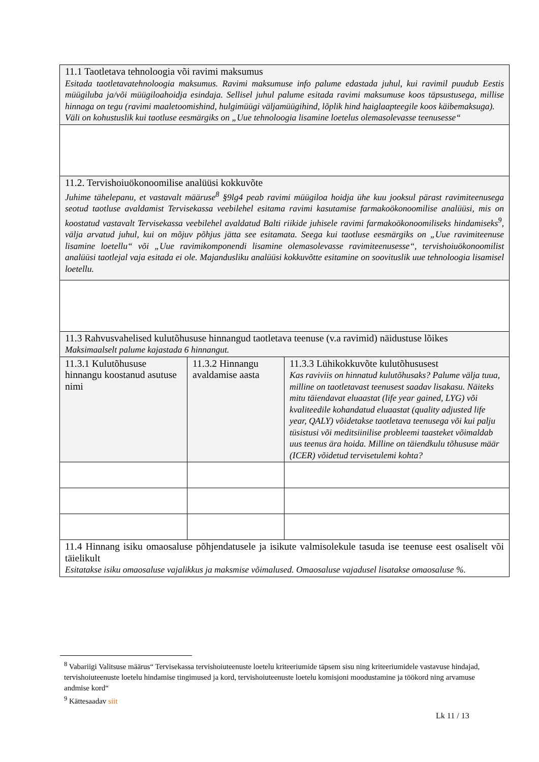| 11.1 Taotletava tehnoloogia või ravimi maksumus Esitada taotletavatehnoloogia maksumus. Ravimi maksumuse info palume edastada juhul, kui ravimil puudub Eestis müügiluba ja/või müügiloahoidja esindaja. Sellisel juhul palume esitada ravimi maksumuse koos täpsustusega, millise hinnaga on tegu (ravimi maaletoomishind, hulgimüügi väljamüügihind, lõplik hind haiglaapteegile koos käibemaksuga). Väli on kohustuslik kui taotluse eesmärgiks on „Uue tehnoloogia lisamine loetelus olemasolevasse teenusesse“ | | |
| 11.2. Tervishoiuökonoomilise analüüsi kokkuvõte Juhime tähelepanu, et vastavalt määruse<sup>8</sup> §9lg4 peab ravimi müügiloa hoidja ühe kuu jooksul pärast ravimiteenusega seotud taotluse avaldamist Tervisekassa veebilehel esitama ravimi kasutamise farmakoökonoomilise analüüsi, mis on koostatud vastavalt Tervisekassa veebilehel avaldatud Balti riikide juhisele ravimi farmakoökonoomiliseks hindamiseks<sup>9</sup>, välja arvatud juhul, kui on mõjuv põhjus jätta see esitamata. Seega kui taotluse eesmärgiks on „Uue ravimiteenuse lisamine loetellu“ või „Uue ravimikomponendi lisamine olemasolevasse ravimiteenusesse“, tervishoiuökonoomilist analüüsi taotlejal vaja esitada ei ole. Majandusliku analüüsi kokkuvõtte esitamine on soovituslik uue tehnoloogia lisamisel loetellu. | | |
| 11.3 Rahvusvahelised kulutõhususe hinnangud taotletava teenuse (v.a ravimid) näidustuse lõikes Maksimaalselt palume kajastada 6 hinnangut. | | |
| 11.3.1 Kulutõhususe hinnangu koostanud asutuse nimi | 11.3.2 Hinnangu avaldamise aasta | 11.3.3 Lühikokkuvõte kulutõhususest Kas raviviis on hinnatud kulutõhusaks? Palume välja tuua, milline on taotletavast teenusest saadav lisakasu. Näiteks mitu täiendavat eluaastat (life year gained, LYG) või kvaliteedile kohandatud eluaastat (quality adjusted life year, QALY) võidetakse taotletava teenusega või kui palju tüsistusi või meditsiinilise probleemi taasteket võimaldab uus teenus ära hoida. Milline on täiendkulu tõhususe määr (ICER) võidetud tervisetulemi kohta? |
| 11.4 Hinnang isiku omaosaluse põhjendatusele ja isikute valmisolekule tasuda ise teenuse eest osaliselt või täielikult Esitatakse isiku omaosaluse vajalikkus ja maksmise võimalused. Omaosaluse vajadusel lisatakse omaosaluse %. | | |
<sup>8</sup> Vabariigi Valitsuse määrus“ Tervisekassa tervishoiuteenuste loetelu kriteeriumide täpsem sisu ning kriteeriumidele vastavuse hindajad, tervishoiuteenuste loetelu hindamise tingimused ja kord, tervishoiuteenuste loetelu komisjoni moodustamine ja töökord ning arvamuse andmise kord“
<sup>9</sup> Kättesaadav siit
Lk 11 / 13